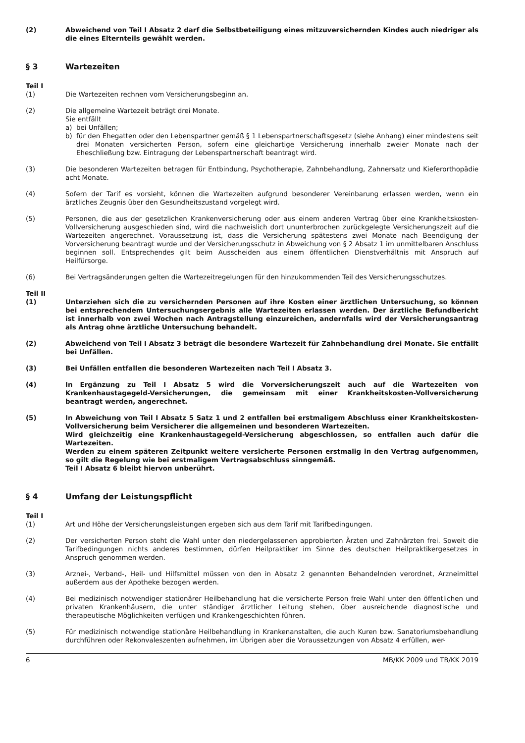(2) Abweichend von Teil I Absatz 2 darf die Selbstbeteiligung eines mitzuversichernden Kindes auch niedriger als die eines Elternteils gewählt werden.
§ 3 Wartezeiten
Teil I
(1) Die Wartezeiten rechnen vom Versicherungsbeginn an.
(2) Die allgemeine Wartezeit beträgt drei Monate.
Sie entfällt
a) bei Unfällen;
b) für den Ehegatten oder den Lebenspartner gemäß § 1 Lebenspartnerschaftsgesetz (siehe Anhang) einer mindestens seit drei Monaten versicherten Person, sofern eine gleichartige Versicherung innerhalb zweier Monate nach der Eheschließung bzw. Eintragung der Lebenspartnerschaft beantragt wird.
(3) Die besonderen Wartezeiten betragen für Entbindung, Psychotherapie, Zahnbehandlung, Zahnersatz und Kieferorthopädie acht Monate.
(4) Sofern der Tarif es vorsieht, können die Wartezeiten aufgrund besonderer Vereinbarung erlassen werden, wenn ein ärztliches Zeugnis über den Gesundheitszustand vorgelegt wird.
(5) Personen, die aus der gesetzlichen Krankenversicherung oder aus einem anderen Vertrag über eine Krankheitskosten-Vollversicherung ausgeschieden sind, wird die nachweislich dort ununterbrochen zurückgelegte Versicherungszeit auf die Wartezeiten angerechnet. Voraussetzung ist, dass die Versicherung spätestens zwei Monate nach Beendigung der Vorversicherung beantragt wurde und der Versicherungsschutz in Abweichung von § 2 Absatz 1 im unmittelbaren Anschluss beginnen soll. Entsprechendes gilt beim Ausscheiden aus einem öffentlichen Dienstverhältnis mit Anspruch auf Heilfürsorge.
(6) Bei Vertragsänderungen gelten die Wartezeitregelungen für den hinzukommenden Teil des Versicherungsschutzes.
Teil II
(1) Unterziehen sich die zu versichernden Personen auf ihre Kosten einer ärztlichen Untersuchung, so können bei entsprechendem Untersuchungsergebnis alle Wartezeiten erlassen werden. Der ärztliche Befundbericht ist innerhalb von zwei Wochen nach Antragstellung einzureichen, andernfalls wird der Versicherungsantrag als Antrag ohne ärztliche Untersuchung behandelt.
(2) Abweichend von Teil I Absatz 3 beträgt die besondere Wartezeit für Zahnbehandlung drei Monate. Sie entfällt bei Unfällen.
(3) Bei Unfällen entfallen die besonderen Wartezeiten nach Teil I Absatz 3.
(4) In Ergänzung zu Teil I Absatz 5 wird die Vorversicherungszeit auch auf die Wartezeiten von Krankenhaustagegeld-Versicherungen, die gemeinsam mit einer Krankheitskosten-Vollversicherung beantragt werden, angerechnet.
(5) In Abweichung von Teil I Absatz 5 Satz 1 und 2 entfallen bei erstmaligem Abschluss einer Krankheitskosten-Vollversicherung beim Versicherer die allgemeinen und besonderen Wartezeiten.
Wird gleichzeitig eine Krankenhaustagegeld-Versicherung abgeschlossen, so entfallen auch dafür die Wartezeiten.
Werden zu einem späteren Zeitpunkt weitere versicherte Personen erstmalig in den Vertrag aufgenommen, so gilt die Regelung wie bei erstmaligem Vertragsabschluss sinngemäß.
Teil I Absatz 6 bleibt hiervon unberührt.
§ 4 Umfang der Leistungspflicht
Teil I
(1) Art und Höhe der Versicherungsleistungen ergeben sich aus dem Tarif mit Tarifbedingungen.
(2) Der versicherten Person steht die Wahl unter den niedergelassenen approbierten Ärzten und Zahnärzten frei. Soweit die Tarifbedingungen nichts anderes bestimmen, dürfen Heilpraktiker im Sinne des deutschen Heilpraktikergesetzes in Anspruch genommen werden.
(3) Arznei-, Verband-, Heil- und Hilfsmittel müssen von den in Absatz 2 genannten Behandelnden verordnet, Arzneimittel außerdem aus der Apotheke bezogen werden.
(4) Bei medizinisch notwendiger stationärer Heilbehandlung hat die versicherte Person freie Wahl unter den öffentlichen und privaten Krankenhäusern, die unter ständiger ärztlicher Leitung stehen, über ausreichende diagnostische und therapeutische Möglichkeiten verfügen und Krankengeschichten führen.
(5) Für medizinisch notwendige stationäre Heilbehandlung in Krankenanstalten, die auch Kuren bzw. Sanatoriumsbehandlung durchführen oder Rekonvaleszenten aufnehmen, im Übrigen aber die Voraussetzungen von Absatz 4 erfüllen, wer-
6 MB/KK 2009 und TB/KK 2019